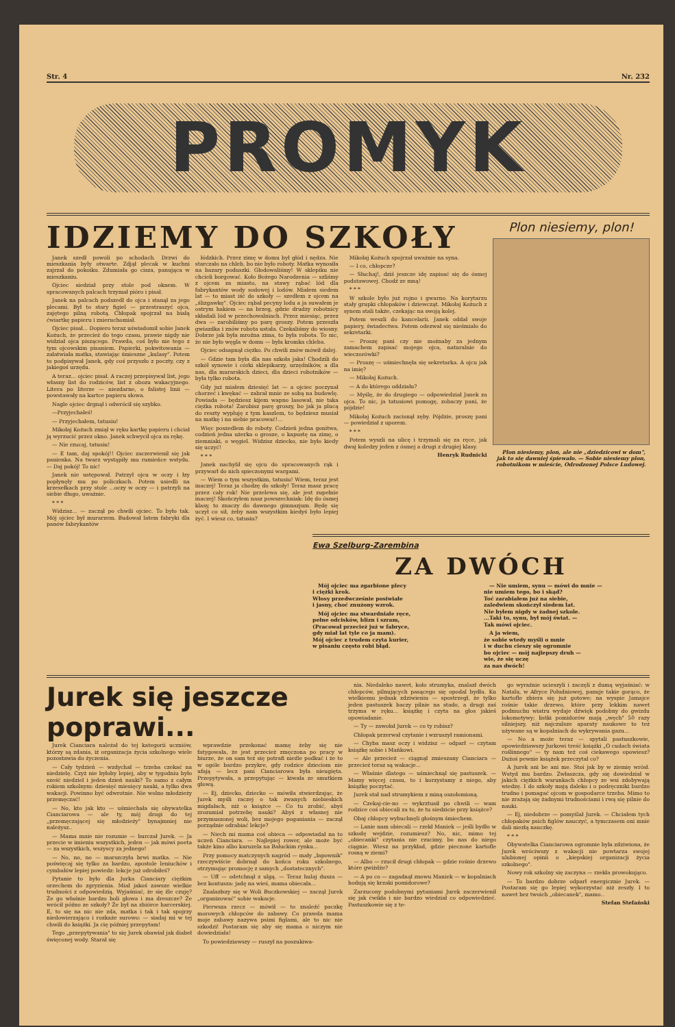Str. 4 Nr. 232
PROMYK
IDZIEMY DO SZKOŁY
Janek szedł powoli po schodach. Drzwi do mieszkania były otwarte. Zdjął plecak w kuchni zajrzał do pokoiku. Zdumiała go cisza, panująca w mieszkaniu.
Ojciec siedział przy stole pod oknem. W spracowanych palcach trzymał pióro i pisał.
Janek na palcach podszedł do ojca i stanął za jego plecami. Był to stary figiel — przestraszyć ojca, zajętego pilną robotą. Chłopak spojrzał na białą ćwiartkę papieru i znieruchomiał.
Ojciec pisał... Dopiero teraz uświadomił sobie Janek Kożuch, że przecież do tego czasu, prawie nigdy nie widział ojca piszącego. Prawda, coś było nie tego z tym ojcowskim pisaniem. Papierki, pokwitowania — załatwiała matka, stawiając śmieszne „kulasy". Potem to podpisywał Janek, gdy coś przyszło z poczty, czy z jakiegoś urzędu.
A teraz... ojciec pisał. A raczej przepisywał list, jego własny list do rodziców, list z obozu wakacyjnego. Litera po literze — niezdarne, o falistej linii — powstawały na kartce papieru słowa.
Nagle ojciec drgnął i odwrócił się szybko.
—Przyjechałeś!
— Przyjechałem, tatusiu!
Mikołaj Kożuch zmiął w ręku kartkę papieru i chciał ją wyrzucić przez okno. Janek schwycił ojca za rękę.
— Nie rzucaj, tatusiu!
— E tam, daj spokój!! Ojciec zaczerwienił się jak panienka. Na twarz wystąpiły mu rumieńce wstydu. — Daj pokój! To nic!
Janek nie ustępował. Patrzył ojcu w oczy i łzy popłynęły mu po policzkach. Potem usiedli na krzesełkach przy stole ...oczy w oczy — i patrzyli na siebie długo, uważnie.
* * *
Widzisz... — zaczął po chwili ojciec. To było tak. Mój ojciec był murarzem. Budował latem fabryki dla panów fabrykantów
łódzkich. Przez zimę w domu był głód i nędza. Nie starczało na chleb, bo nie było roboty. Matka wynosiła na bazary poduszki. Głodowaliśmy! W sklepiku nie chcieli borgować. Koło Bożego Narodzenia — szliśmy z ojcem za miasto, na stawy rąbać lód dla fabrykantów wody sodowej i lodów. Miałem siedem lat — to miast iść do szkoły — szedłem z ojcem na „ślizgawkę". Ojciec rąbał pecyny lodu a ja suwałem je ostrym hakiem — na brzeg, gdzie drudzy robotnicy składali lód w przechowalniach. Przez miesiąc, przez dwa — zarobiliśmy po parę groszy. Potem przeszła gwiazdka i znów robota ustała. Czekaliśmy do wiosny. Dobrze jak była mroźna zima, to była robota. To nic, że nie było węgla w domu — była kromka chleba.
Ojciec odsapnął ciężko. Po chwili znów mówił dalej.
— Gdzie tam była dla nas szkoła jaka! Chodzili do szkół synowie i córki sklepikarzy, urzędników, a dla nas, dla murarskich dzieci, dla dzieci robotników — była tylko robota.
Gdy już miałem dziesięć lat — a ojciec poczynał chorzeć i kwękać — zabrał mnie ze sobą na budowlę. Powiada — będziesz kijem wapno lasował, nie taka ciężka robota! Zarobisz parę groszy, bo jak ja plucą do reszty wypluję z tym kaszlem, to będziesz musiał na matkę i na siebie pracować!...
Więc poszedłem do roboty. Codzień jedna gonitwa, codzień jedna użerka o grosze, o kapustę na zimę, o ziemniaki, o węgiel. Widzisz dziecko, nie było kiedy się uczyć!
* * *
Janek nachylił się ojcu do spracowanych rąk i przywarł do nich spieczonymi wargami.
— Wiem o tym wszystkim, tatusiu! Wiem, teraz jest inaczej! Teraz ja chodzę do szkoły! Teraz masz pracę przez cały rok! Nie przelewa się, ale jest zupełnie inaczej! Skończyłem nasz powszechniak: Idę do ósmej klasy, to znaczy do dawnego gimnazjum. Będę się uczył co sił, żeby nam wszystkim kiedyś było lepiej żyć. I wiesz co, tatusiu?
Mikołaj Kożuch spojrzał uważnie na syna.
— I co, chłopcze?
— Słuchaj!, dziś jeszcze idę zapisać się do ósmej podstawowej. Chodź ze mną!
* * *
W szkole było już rojno i gwarno. Na korytarzu stały grupki chłopaków i dziewcząt. Mikołaj Kożuch z synem stali także, czekając na swoją kolej.
Potem weszli do kancelarii. Janek oddał swoje papiery, świadectwa. Potem odezwał się nieśmiało do sekretarki.
— Proszę pani czy nie możnaby za jednym zamachem zapisać mojego ojca, naturalnie do wieczorówki?
— Proszę — uśmiechnęła się sekretarka. A ojcu jak na imię?
— Mikołaj Kożuch.
— A do którego oddziału?
— Myślę, że do drugiego — odpowiedział Janek za ojca. To nic, ja tatusiowi pomogę, zobaczy pani, że pójdzie!
Mikołaj Kożuch zacisnął zęby. Pójdzie, proszę pani — powiedział z uporem.
* * *
Potem wyszli na ulicę i trzymali się za ręce, jak dwaj koledzy jeden z ósmej a drugi z drugiej klasy.
Henryk Rudnicki
Plon niesiemy, plon!
Plon niesiemy, plon, ale nie „dziedzicowi w dom", jak to się dawniej śpiewało. — Sobie niesiemy plon, robotnikom w mieście, Odrodzonej Polsce Ludowej.
Ewa Szelburg-Zarembina
ZA DWÓCH
Mój ojciec ma zgarbione plecy
i ciężki krok.
Włosy przedwcześnie posiwiałe
i jasny, choć znużony wzrok.
Mój ojciec ma stwardniałe ręce,
pełne odcisków, blizn i szram,
(Pracował przecież już w fabryce,
gdy miał lat tyle co ja mam).
Mój ojciec z trudem czyta kurier,
w pisaniu często robi błąd.
— Nie umiem, synu — mówi do mnie —
nie umiem tego, bo i skąd?
Toć zarabiałem już na siebie,
zaledwiem skończył siedem lat.
Nie byłem nigdy w żadnej szkole.
...Taki to, synu, był mój świat. —
Tak mówi ojciec.
A ja wiem,
że sobie wtedy myśli o mnie
i w duchu cieszy się ogromnie
bo ojciec — mój najlepszy druh —
wie, że się uczę
za nas dwóch!
Jurek się jeszcze poprawi...
Jurek Cianciara należał do tej kategorii uczniów, którzy są zdania, iż organizacja życia szkolnego wiele pozostawia do życzenia.
— Cały tydzień — wzdychał — trzeba czekać na niedzielę. Czyż nie byłoby lepiej, aby w tygodniu było sześć niedziel i jeden dzień nauki? To samo z całym rokiem szkolnym: dziesięć miesięcy nauki, a tylko dwa wakacji. Powinno być odwrotnie. Nie wolno młodzieży przemęczać!
— No, kto jak kto — uśmiechała się obywatelka Cianciarowa — ale ty, mój drogi do tej „przemęczającej się młodzieży" bynajmniej nie należysz..
— Mama mnie nie rozumie — burczał Jurek. — Ja przecie w imieniu wszystkich, jeden — jak mówi poeta — za wszystkich, wszyscy za jednego!
— No, no, no — marszczyła brwi matka. — Nie poświęcaj się tylko za bardzo, apostole leniuchów i cymbałów lepiej powiedz: lekcje już odrobiłeś?
Pytanie to było dla Jurka Cianciary ciężkim orzechem do zgryzienia. Miał jakoś zawsze wielkie trudności z odpowiedzią. Wyjaśniać, że się źle czuję? Że go właśnie bardzo boli głowa i ma dreszcze? Że wrócił późno ze szkoły? Że był na zbiórce harcerskiej. E, to się na nic nie zda, matka i tak i tak spojrzy niedowierzająco i rozkaże surowo: — siadaj mi w tej chwili do książki. Ja cię później przepytam!
Tego „przepytywania" to się Jurek obawiał jak diabeł święconej wody. Starał się
wprawdzie przekonać mamę żeby się nie fatygowała, że jest przecież zmęczona po pracy w biurze, że on sam też się potrafi nieźle podkuć i że to w ogóle bardzo przykre, gdy rodzice dzieciom nie ufają — lecz pani Cianciarowa była nieugięta. Przepytywała, a przepytując — kiwała ze smutkiem głową.
— Ej, dziecko, dziecko — mówiła stwierdzając, że Jurek myśli raczej o tak zwanych niebieskich migdałach, niż o książce — Co tu zrobić, abyś zrozumiał potrzebę nauki? Abyś z własnej nie przymuszonej woli, bez mojego poganiania — zaczął porządnie odrabiać lekcje?
— Niech mi mama coś obieca — odpowiadał na to uczeń Cianciara. — Najlepiej rower, ale może być także kino albo karuzela na Bałuckim rynku...
Przy pomocy matczynych nagród — mały „łapownik" rzeczywiście dobrnął do końca roku szkolnego, otrzymując promocję z samych „dostatecznych".
— Uff — odetchnął z ulgą. — Teraz hulaj dusza — bez kontusza: jadę na wieś, mama obiecała...
Znalazłszy się w Woli Buczkowskiej — zaczął Jurek „organizować" sobie wakacje.
Pierwsza rzecz — mówił — to znaleźć paczkę morowych chłopców do zabawy. Co prawda mama moje zabawy nazywa psimi figlami, ale to nic nie szkodzi! Postaram się aby się mama o niczym nie dowiedziała!
To powiedziawszy — ruszył na poszukiwa-
nia. Niedaleko nawet, koło strumyka, znalazł dwóch chłopców, pilnujących pasącego się opodal bydła. Ku wielkiemu jednak zdziwieniu — spostrzegł, że tylko jeden pastuszek baczy pilnie na stado, a drugi zaś trzyma w ręku... książkę i czyta na głos jakieś opowiadanie.
— Ty — zawołał Jurek — co ty robisz?
Chłopak przerwał czytanie i wzruszył ramionami.
— Chyba masz oczy i widzisz — odparł — czytam książkę sobie i Mańkowi.
— Ale przecież — ciągnął zmieszany Cianciara — przecież teraz są wakacje...
— Właśnie dlatego — uśmiechnął się pastuszek. — Mamy więcej czasu, to i korzystamy z niego, aby książkę poczytać.
Jurek stał nad strumykiem z miną oszołomioną.
— Czekaj-cie-no — wykrztusił po chwili — wam rodzice coś obiecali za to, że tu siedzicie przy książce?
Obaj chłopcy wybuchnęli głośnym śmiechem.
— Lanie nam obiecali — rzekł Maniek — jeśli bydło w szkodę wejdzie, rozumiesz? No, nic, mimo tej „obiecanki" czytania nie rzucimy, bo nas do niego ciągnie. Wiesz na przykład, gdzie pieczone kartofle rosną w ziemi?
— Albo — rzucił drugi chłopak — gdzie rośnie drzewo które gwiżdże?
— A po co — zagadnął znowu Maniek — w kopalniach hodują się krzaki pomidorowe?
Zarzucony podobnymi pytaniami Jurek zaczerwienił się jak ćwikła i nie bardzo wiedział co odpowiedzieć. Pastuszkowie się z te-
go wyraźnie ucieszyli i zaczęli z dumą wyjaśniać: w Natalu, w Afryce Południowej, panuje takie gorąco, że kartofle zbiera się już gotowe; na wyspie Jamajce rośnie takie drzewo, które przy lekkim nawet podmuchu wiatru wydaje dźwięk podobny do gwizdu lokomotywy; listki pomidorów mają „węch" 50 razy silniejszy, niż najczulsze aparaty naukowe to też używane są w kopalniach do wykrywania gazu...
— No a może teraz — spytali pastuszkowie, opowiedziawszy Jurkowi treść książki „O cudach świata roślinnego" — ty nam też coś ciekawego opowiesz? Dużoś pewnie książek przeczytał co?
A Jurek ani be ani me. Stoi jak by w ziemię wrósł. Wstyd mu bardzo. Zwłaszcza, gdy się dowiedział w jakich ciężkich warunkach chłopcy ze wsi zdobywają wiedzę. I do szkoły mają daleko i o podręczniki bardzo trudno i pomagać ojcom w gospodarce trzeba. Mimo to nie zrażają się żadnymi trudnościami i rwą się pilnie do nauki.
— Ej, niedobrze — pomyślał Jurek. — Chciałem tych chłopaków psich figlów nauczyć, a tymczasem oni mnie dali niezłą nauczkę.
* * *
Obywatelka Cianciarowa ogromnie była zdziwiona, że Jurek wróciwszy z wakacji nie powtarza swojej ulubionej opinii o „kiepskiej organizacji życia szkolnego".
Nowy rok szkolny się zaczyna — rzekła prowokująco.
— To bardzo dobrze odparł energicznie Jurek. — Postaram się go lepiej wykorzystać niż zeszły. I to nawet bez twoich „obiecanek", mamo..
Stefan Stefański